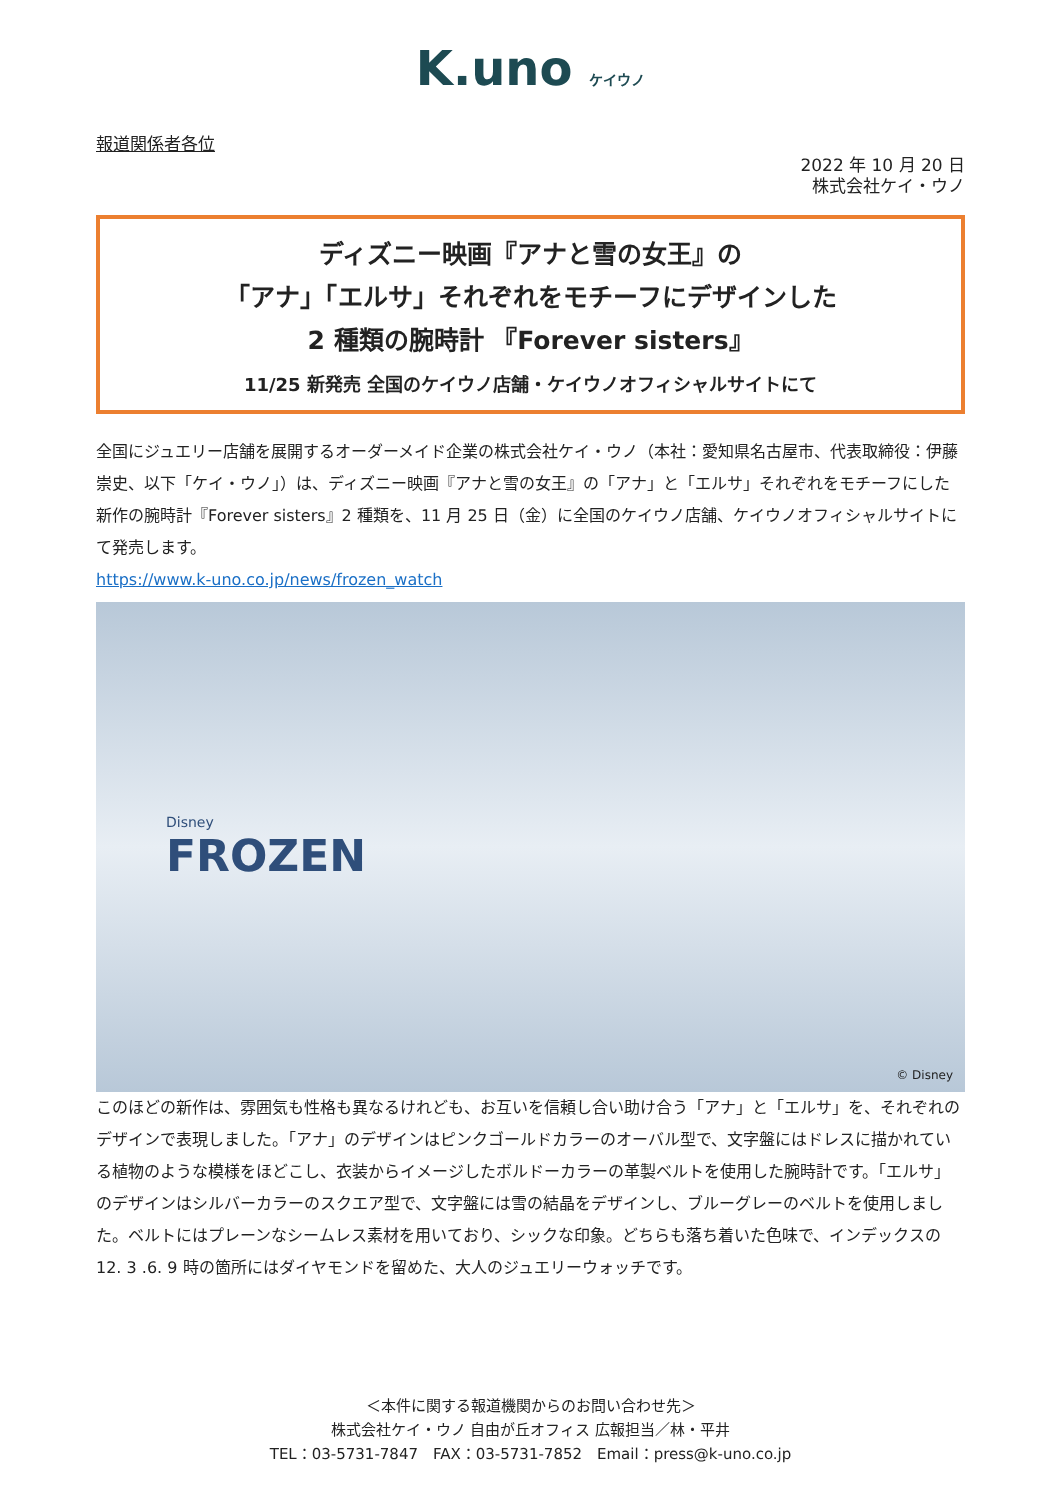K.uno ケイウノ
報道関係者各位
2022 年 10 月 20 日
株式会社ケイ・ウノ
ディズニー映画『アナと雪の女王』の
「アナ」「エルサ」それぞれをモチーフにデザインした
2 種類の腕時計 『Forever sisters』
11/25 新発売 全国のケイウノ店舗・ケイウノオフィシャルサイトにて
全国にジュエリー店舗を展開するオーダーメイド企業の株式会社ケイ・ウノ（本社：愛知県名古屋市、代表取締役：伊藤 崇史、以下「ケイ・ウノ」）は、ディズニー映画『アナと雪の女王』の「アナ」と「エルサ」それぞれをモチーフにした新作の腕時計『Forever sisters』2 種類を、11 月 25 日（金）に全国のケイウノ店舗、ケイウノオフィシャルサイトにて発売します。
https://www.k-uno.co.jp/news/frozen_watch
Disney
FROZEN
© Disney
このほどの新作は、雰囲気も性格も異なるけれども、お互いを信頼し合い助け合う「アナ」と「エルサ」を、それぞれのデザインで表現しました。「アナ」のデザインはピンクゴールドカラーのオーバル型で、文字盤にはドレスに描かれている植物のような模様をほどこし、衣装からイメージしたボルドーカラーの革製ベルトを使用した腕時計です。「エルサ」のデザインはシルバーカラーのスクエア型で、文字盤には雪の結晶をデザインし、ブルーグレーのベルトを使用しました。ベルトにはプレーンなシームレス素材を用いており、シックな印象。どちらも落ち着いた色味で、インデックスの 12. 3 .6. 9 時の箇所にはダイヤモンドを留めた、大人のジュエリーウォッチです。
＜本件に関する報道機関からのお問い合わせ先＞
株式会社ケイ・ウノ 自由が丘オフィス 広報担当／林・平井
TEL：03-5731-7847　FAX：03-5731-7852　Email：press@k-uno.co.jp